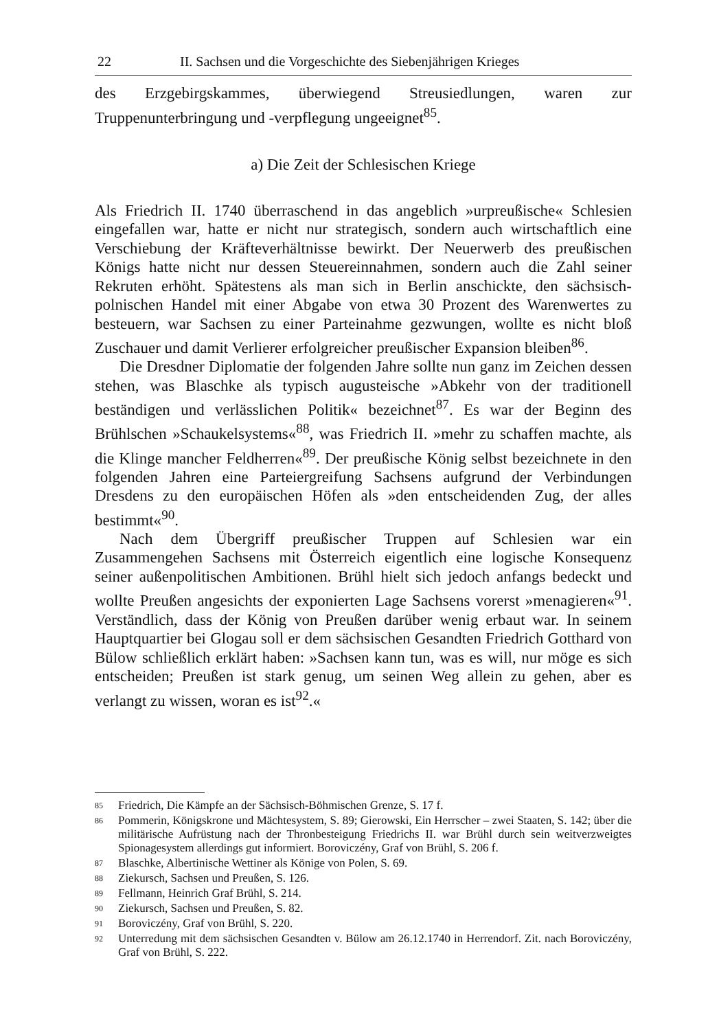22 II. Sachsen und die Vorgeschichte des Siebenjährigen Krieges
des Erzgebirgskammes, überwiegend Streusiedlungen, waren zur Truppenunterbringung und -verpflegung ungeeignet<sup>85</sup>.
a) Die Zeit der Schlesischen Kriege
Als Friedrich II. 1740 überraschend in das angeblich »urpreußische« Schlesien eingefallen war, hatte er nicht nur strategisch, sondern auch wirtschaftlich eine Verschiebung der Kräfteverhältnisse bewirkt. Der Neuerwerb des preußischen Königs hatte nicht nur dessen Steuereinnahmen, sondern auch die Zahl seiner Rekruten erhöht. Spätestens als man sich in Berlin anschickte, den sächsisch-polnischen Handel mit einer Abgabe von etwa 30 Prozent des Warenwertes zu besteuern, war Sachsen zu einer Parteinahme gezwungen, wollte es nicht bloß Zuschauer und damit Verlierer erfolgreicher preußischer Expansion bleiben<sup>86</sup>.
Die Dresdner Diplomatie der folgenden Jahre sollte nun ganz im Zeichen dessen stehen, was Blaschke als typisch augusteische »Abkehr von der traditionell beständigen und verlässlichen Politik« bezeichnet<sup>87</sup>. Es war der Beginn des Brühlschen »Schaukelsystems«<sup>88</sup>, was Friedrich II. »mehr zu schaffen machte, als die Klinge mancher Feldherren«<sup>89</sup>. Der preußische König selbst bezeichnete in den folgenden Jahren eine Parteiergreifung Sachsens aufgrund der Verbindungen Dresdens zu den europäischen Höfen als »den entscheidenden Zug, der alles bestimmt«<sup>90</sup>.
Nach dem Übergriff preußischer Truppen auf Schlesien war ein Zusammengehen Sachsens mit Österreich eigentlich eine logische Konsequenz seiner außenpolitischen Ambitionen. Brühl hielt sich jedoch anfangs bedeckt und wollte Preußen angesichts der exponierten Lage Sachsens vorerst »menagieren«<sup>91</sup>. Verständlich, dass der König von Preußen darüber wenig erbaut war. In seinem Hauptquartier bei Glogau soll er dem sächsischen Gesandten Friedrich Gotthard von Bülow schließlich erklärt haben: »Sachsen kann tun, was es will, nur möge es sich entscheiden; Preußen ist stark genug, um seinen Weg allein zu gehen, aber es verlangt zu wissen, woran es ist<sup>92</sup>.«
85 Friedrich, Die Kämpfe an der Sächsisch-Böhmischen Grenze, S. 17 f.
86 Pommerin, Königskrone und Mächtesystem, S. 89; Gierowski, Ein Herrscher – zwei Staaten, S. 142; über die militärische Aufrüstung nach der Thronbesteigung Friedrichs II. war Brühl durch sein weitverzweigtes Spionagesystem allerdings gut informiert. Boroviczény, Graf von Brühl, S. 206 f.
87 Blaschke, Albertinische Wettiner als Könige von Polen, S. 69.
88 Ziekursch, Sachsen und Preußen, S. 126.
89 Fellmann, Heinrich Graf Brühl, S. 214.
90 Ziekursch, Sachsen und Preußen, S. 82.
91 Boroviczény, Graf von Brühl, S. 220.
92 Unterredung mit dem sächsischen Gesandten v. Bülow am 26.12.1740 in Herrendorf. Zit. nach Boroviczény, Graf von Brühl, S. 222.